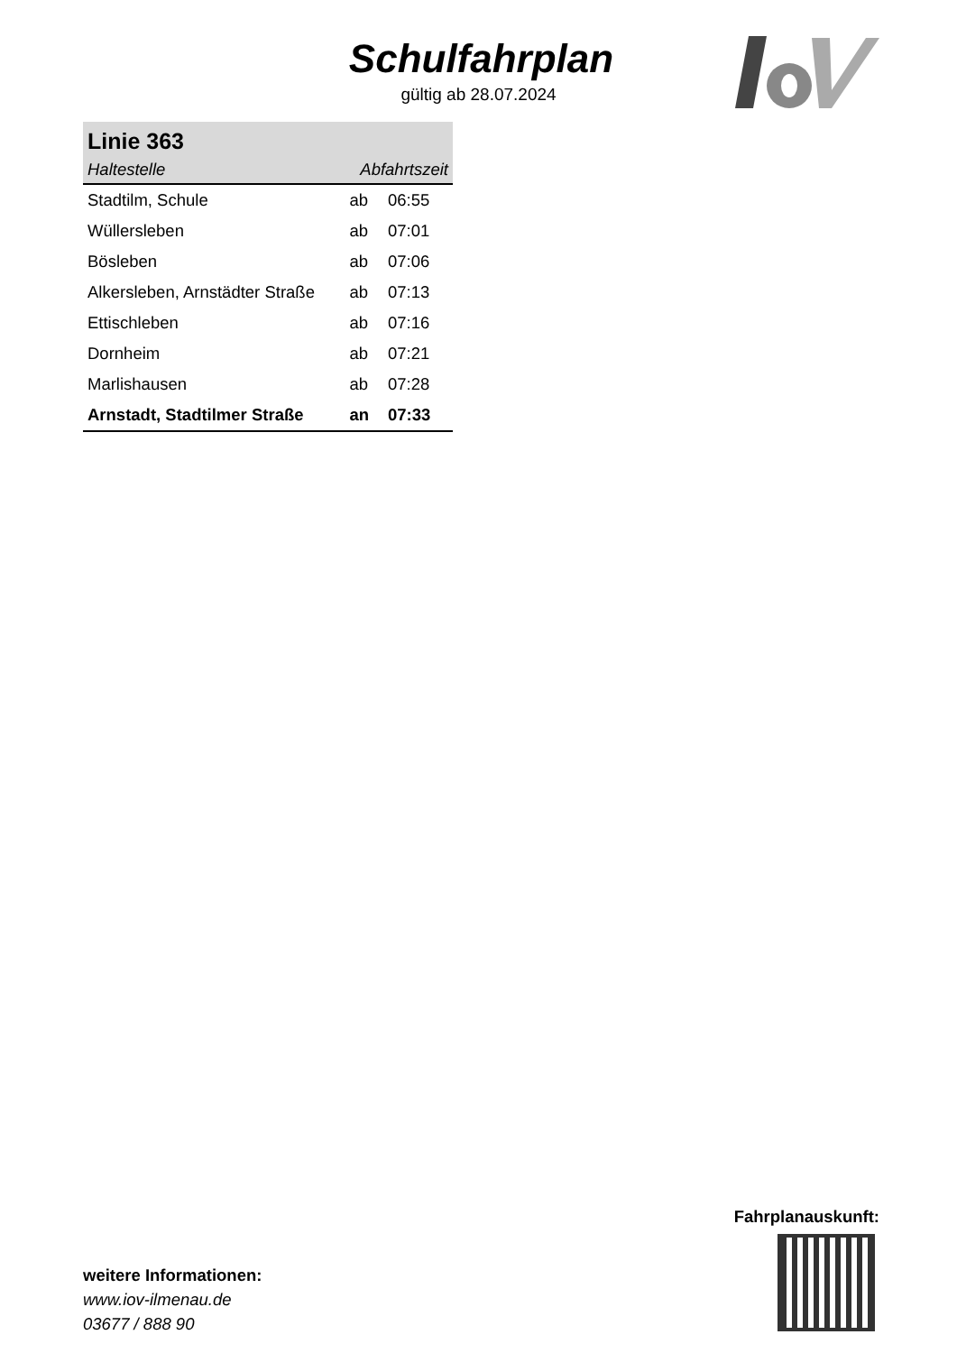Schulfahrplan
gültig ab 28.07.2024
| Linie 363 | | |
| Haltestelle | Abfahrtszeit | |
| Stadtilm, Schule | ab | 06:55 |
| Wüllersleben | ab | 07:01 |
| Bösleben | ab | 07:06 |
| Alkersleben, Arnstädter Straße | ab | 07:13 |
| Ettischleben | ab | 07:16 |
| Dornheim | ab | 07:21 |
| Marlishausen | ab | 07:28 |
| Arnstadt, Stadtilmer Straße | an | 07:33 |
weitere Informationen:
www.iov-ilmenau.de
03677 / 888 90
Fahrplanauskunft: